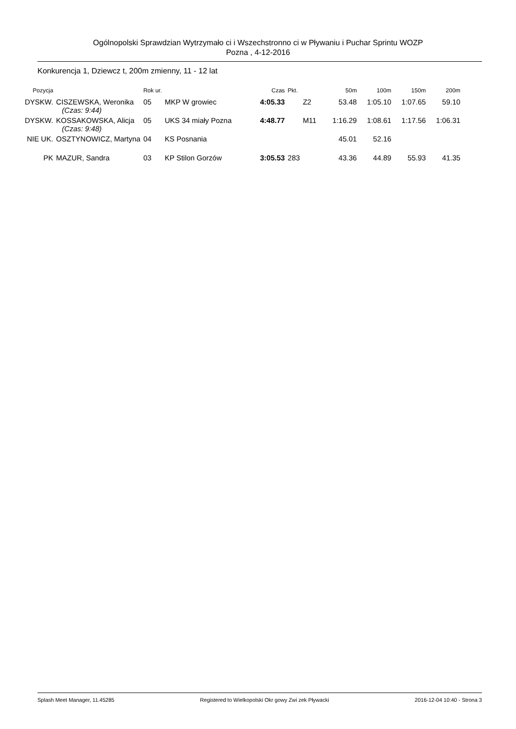Ogólnopolski Sprawdzian Wytrzymało ci i Wszechstronno ci w Pływaniu i Puchar Sprintu WOZP
Pozna , 4-12-2016
Konkurencja 1, Dziewcz t, 200m zmienny, 11 - 12 lat
| Pozycja | | Rok ur. | | Czas | Pkt. | | 50m | 100m | 150m | 200m |
| --- | --- | --- | --- | --- | --- | --- | --- | --- | --- | --- |
| DYSKW. | CISZEWSKA, Weronika (Czas: 9:44) | 05 | MKP W growiec | 4:05.33 | | Z2 | 53.48 | 1:05.10 | 1:07.65 | 59.10 |
| DYSKW. | KOSSAKOWSKA, Alicja (Czas: 9:48) | 05 | UKS 34 miały Pozna | 4:48.77 | | M11 | 1:16.29 | 1:08.61 | 1:17.56 | 1:06.31 |
| NIE UK. | OSZTYNOWICZ, Martyna | 04 | KS Posnania | | | | 45.01 | 52.16 | | |
| PK | MAZUR, Sandra | 03 | KP Stilon Gorzów | 3:05.53 | 283 | | 43.36 | 44.89 | 55.93 | 41.35 |
Splash Meet Manager, 11.45285 Registered to Wielkopolski Okr gowy Zwi zek Pływacki 2016-12-04 10:40 - Strona 3